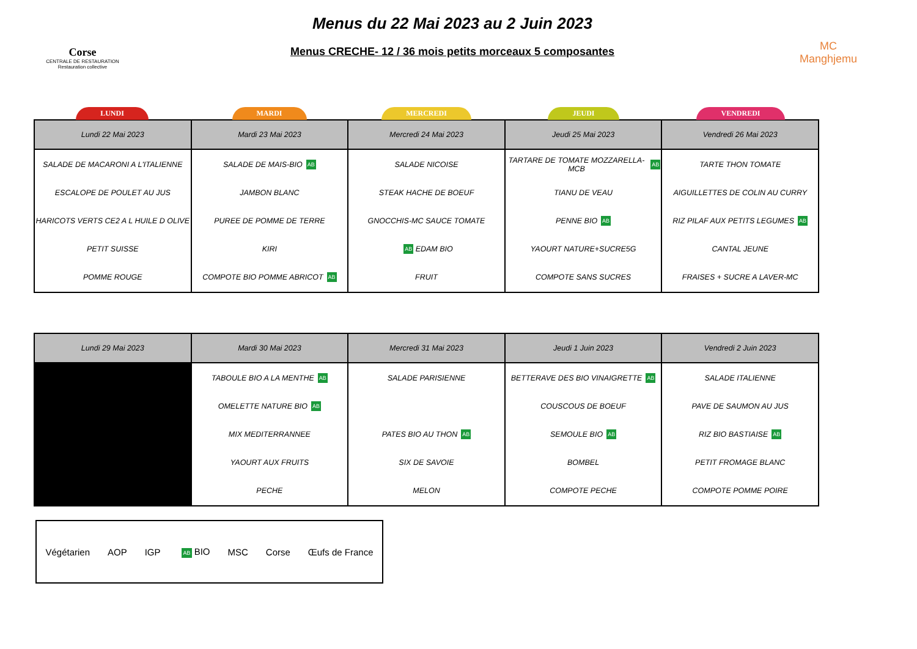Corse
CENTRALE DE RESTAURATION
Restauration collective
Menus du 22 Mai 2023 au 2 Juin 2023
Menus CRECHE- 12 / 36 mois petits morceaux 5 composantes
MC
Manghjemu
LUNDI MARDI MERCREDI JEUDI VENDREDI
| Lundi 22 Mai 2023 | Mardi 23 Mai 2023 | Mercredi 24 Mai 2023 | Jeudi 25 Mai 2023 | Vendredi 26 Mai 2023 |
| --- | --- | --- | --- | --- |
| SALADE DE MACARONI A L'ITALIENNE ESCALOPE DE POULET AU JUS HARICOTS VERTS CE2 A L HUILE D OLIVE PETIT SUISSE POMME ROUGE | SALADE DE MAIS-BIO AB JAMBON BLANC PUREE DE POMME DE TERRE KIRI COMPOTE BIO POMME ABRICOT AB | SALADE NICOISE STEAK HACHE DE BOEUF GNOCCHIS-MC SAUCE TOMATE AB EDAM BIO FRUIT | TARTARE DE TOMATE MOZZARELLA-MCB AB TIANU DE VEAU PENNE BIO AB YAOURT NATURE+SUCRE5G COMPOTE SANS SUCRES | TARTE THON TOMATE AIGUILLETTES DE COLIN AU CURRY RIZ PILAF AUX PETITS LEGUMES AB CANTAL JEUNE FRAISES + SUCRE A LAVER-MC |
| Lundi 29 Mai 2023 | Mardi 30 Mai 2023 | Mercredi 31 Mai 2023 | Jeudi 1 Juin 2023 | Vendredi 2 Juin 2023 |
| --- | --- | --- | --- | --- |
| | TABOULE BIO A LA MENTHE AB OMELETTE NATURE BIO AB MIX MEDITERRANNEE YAOURT AUX FRUITS PECHE | SALADE PARISIENNE PATES BIO AU THON AB SIX DE SAVOIE MELON | BETTERAVE DES BIO VINAIGRETTE AB COUSCOUS DE BOEUF SEMOULE BIO AB BOMBEL COMPOTE PECHE | SALADE ITALIENNE PAVE DE SAUMON AU JUS RIZ BIO BASTIAISE AB PETIT FROMAGE BLANC COMPOTE POMME POIRE |
Végétarien AOP IGP AB BIO MSC Corse Œufs de France